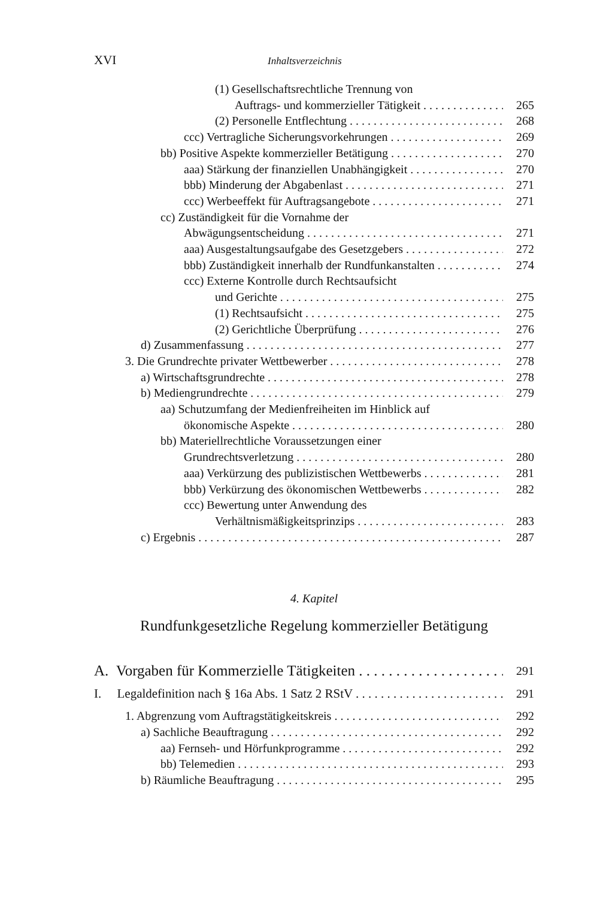XVI Inhaltsverzeichnis
(1) Gesellschaftsrechtliche Trennung von
Auftrags- und kommerzieller Tätigkeit 265
(2) Personelle Entflechtung 268
ccc) Vertragliche Sicherungsvorkehrungen 269
bb) Positive Aspekte kommerzieller Betätigung 270
aaa) Stärkung der finanziellen Unabhängigkeit 270
bbb) Minderung der Abgabenlast 271
ccc) Werbeeffekt für Auftragsangebote 271
cc) Zuständigkeit für die Vornahme der
Abwägungsentscheidung 271
aaa) Ausgestaltungsaufgabe des Gesetzgebers 272
bbb) Zuständigkeit innerhalb der Rundfunkanstalten 274
ccc) Externe Kontrolle durch Rechtsaufsicht
und Gerichte 275
(1) Rechtsaufsicht 275
(2) Gerichtliche Überprüfung 276
d) Zusammenfassung 277
3. Die Grundrechte privater Wettbewerber 278
a) Wirtschaftsgrundrechte 278
b) Mediengrundrechte 279
aa) Schutzumfang der Medienfreiheiten im Hinblick auf
ökonomische Aspekte 280
bb) Materiellrechtliche Voraussetzungen einer
Grundrechtsverletzung 280
aaa) Verkürzung des publizistischen Wettbewerbs 281
bbb) Verkürzung des ökonomischen Wettbewerbs 282
ccc) Bewertung unter Anwendung des
Verhältnismäßigkeitsprinzips 283
c) Ergebnis 287
4. Kapitel
Rundfunkgesetzliche Regelung kommerzieller Betätigung
A. Vorgaben für Kommerzielle Tätigkeiten 291
I. Legaldefinition nach § 16a Abs. 1 Satz 2 RStV 291
1. Abgrenzung vom Auftragstätigkeitskreis 292
a) Sachliche Beauftragung 292
aa) Fernseh- und Hörfunkprogramme 292
bb) Telemedien 293
b) Räumliche Beauftragung 295